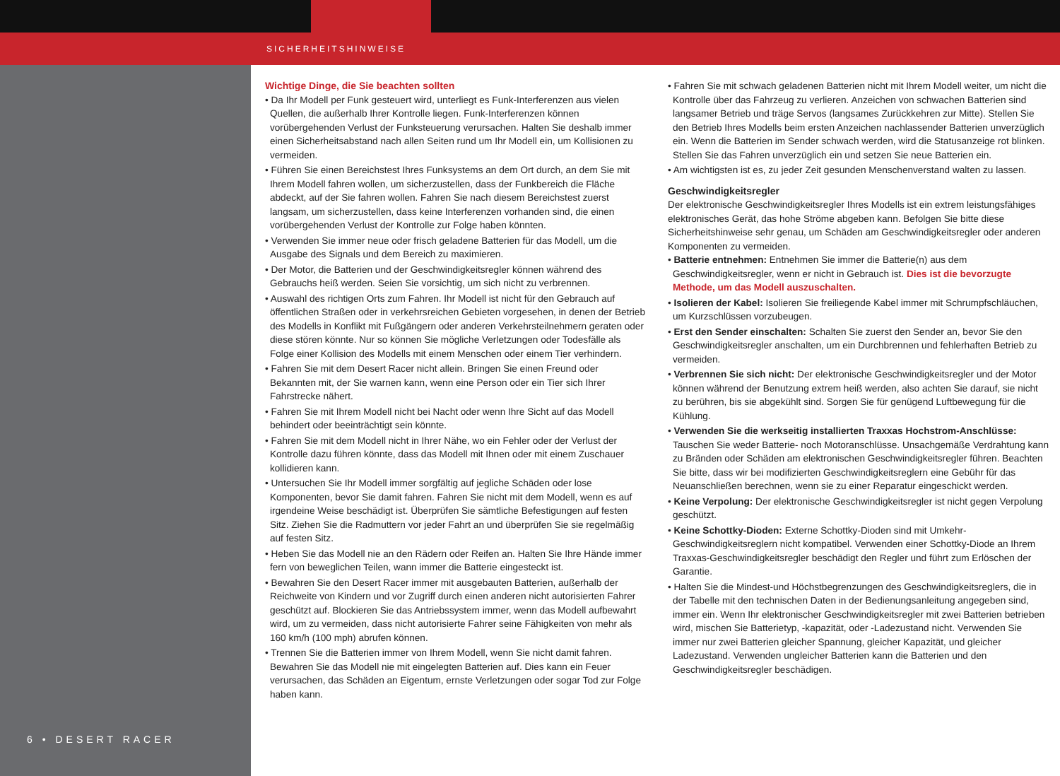SICHERHEITSHINWEISE
6 • DESERT RACER
Wichtige Dinge, die Sie beachten sollten
• Da Ihr Modell per Funk gesteuert wird, unterliegt es Funk-Interferenzen aus vielen Quellen, die außerhalb Ihrer Kontrolle liegen. Funk-Interferenzen können vorübergehenden Verlust der Funksteuerung verursachen. Halten Sie deshalb immer einen Sicherheitsabstand nach allen Seiten rund um Ihr Modell ein, um Kollisionen zu vermeiden.
• Führen Sie einen Bereichstest Ihres Funksystems an dem Ort durch, an dem Sie mit Ihrem Modell fahren wollen, um sicherzustellen, dass der Funkbereich die Fläche abdeckt, auf der Sie fahren wollen. Fahren Sie nach diesem Bereichstest zuerst langsam, um sicherzustellen, dass keine Interferenzen vorhanden sind, die einen vorübergehenden Verlust der Kontrolle zur Folge haben könnten.
• Verwenden Sie immer neue oder frisch geladene Batterien für das Modell, um die Ausgabe des Signals und dem Bereich zu maximieren.
• Der Motor, die Batterien und der Geschwindigkeitsregler können während des Gebrauchs heiß werden. Seien Sie vorsichtig, um sich nicht zu verbrennen.
• Auswahl des richtigen Orts zum Fahren. Ihr Modell ist nicht für den Gebrauch auf öffentlichen Straßen oder in verkehrsreichen Gebieten vorgesehen, in denen der Betrieb des Modells in Konflikt mit Fußgängern oder anderen Verkehrsteilnehmern geraten oder diese stören könnte. Nur so können Sie mögliche Verletzungen oder Todesfälle als Folge einer Kollision des Modells mit einem Menschen oder einem Tier verhindern.
• Fahren Sie mit dem Desert Racer nicht allein. Bringen Sie einen Freund oder Bekannten mit, der Sie warnen kann, wenn eine Person oder ein Tier sich Ihrer Fahrstrecke nähert.
• Fahren Sie mit Ihrem Modell nicht bei Nacht oder wenn Ihre Sicht auf das Modell behindert oder beeinträchtigt sein könnte.
• Fahren Sie mit dem Modell nicht in Ihrer Nähe, wo ein Fehler oder der Verlust der Kontrolle dazu führen könnte, dass das Modell mit Ihnen oder mit einem Zuschauer kollidieren kann.
• Untersuchen Sie Ihr Modell immer sorgfältig auf jegliche Schäden oder lose Komponenten, bevor Sie damit fahren. Fahren Sie nicht mit dem Modell, wenn es auf irgendeine Weise beschädigt ist. Überprüfen Sie sämtliche Befestigungen auf festen Sitz. Ziehen Sie die Radmuttern vor jeder Fahrt an und überprüfen Sie sie regelmäßig auf festen Sitz.
• Heben Sie das Modell nie an den Rädern oder Reifen an. Halten Sie Ihre Hände immer fern von beweglichen Teilen, wann immer die Batterie eingesteckt ist.
• Bewahren Sie den Desert Racer immer mit ausgebauten Batterien, außerhalb der Reichweite von Kindern und vor Zugriff durch einen anderen nicht autorisierten Fahrer geschützt auf. Blockieren Sie das Antriebssystem immer, wenn das Modell aufbewahrt wird, um zu vermeiden, dass nicht autorisierte Fahrer seine Fähigkeiten von mehr als 160 km/h (100 mph) abrufen können.
• Trennen Sie die Batterien immer von Ihrem Modell, wenn Sie nicht damit fahren. Bewahren Sie das Modell nie mit eingelegten Batterien auf. Dies kann ein Feuer verursachen, das Schäden an Eigentum, ernste Verletzungen oder sogar Tod zur Folge haben kann.
• Fahren Sie mit schwach geladenen Batterien nicht mit Ihrem Modell weiter, um nicht die Kontrolle über das Fahrzeug zu verlieren. Anzeichen von schwachen Batterien sind langsamer Betrieb und träge Servos (langsames Zurückkehren zur Mitte). Stellen Sie den Betrieb Ihres Modells beim ersten Anzeichen nachlassender Batterien unverzüglich ein. Wenn die Batterien im Sender schwach werden, wird die Statusanzeige rot blinken. Stellen Sie das Fahren unverzüglich ein und setzen Sie neue Batterien ein.
• Am wichtigsten ist es, zu jeder Zeit gesunden Menschenverstand walten zu lassen.
Geschwindigkeitsregler
Der elektronische Geschwindigkeitsregler Ihres Modells ist ein extrem leistungsfähiges elektronisches Gerät, das hohe Ströme abgeben kann. Befolgen Sie bitte diese Sicherheitshinweise sehr genau, um Schäden am Geschwindigkeitsregler oder anderen Komponenten zu vermeiden.
• Batterie entnehmen: Entnehmen Sie immer die Batterie(n) aus dem Geschwindigkeitsregler, wenn er nicht in Gebrauch ist. Dies ist die bevorzugte Methode, um das Modell auszuschalten.
• Isolieren der Kabel: Isolieren Sie freiliegende Kabel immer mit Schrumpfschläuchen, um Kurzschlüssen vorzubeugen.
• Erst den Sender einschalten: Schalten Sie zuerst den Sender an, bevor Sie den Geschwindigkeitsregler anschalten, um ein Durchbrennen und fehlerhaften Betrieb zu vermeiden.
• Verbrennen Sie sich nicht: Der elektronische Geschwindigkeitsregler und der Motor können während der Benutzung extrem heiß werden, also achten Sie darauf, sie nicht zu berühren, bis sie abgekühlt sind. Sorgen Sie für genügend Luftbewegung für die Kühlung.
• Verwenden Sie die werkseitig installierten Traxxas Hochstrom-Anschlüsse: Tauschen Sie weder Batterie- noch Motoranschlüsse. Unsachgemäße Verdrahtung kann zu Bränden oder Schäden am elektronischen Geschwindigkeitsregler führen. Beachten Sie bitte, dass wir bei modifizierten Geschwindigkeitsreglern eine Gebühr für das Neuanschließen berechnen, wenn sie zu einer Reparatur eingeschickt werden.
• Keine Verpolung: Der elektronische Geschwindigkeitsregler ist nicht gegen Verpolung geschützt.
• Keine Schottky-Dioden: Externe Schottky-Dioden sind mit Umkehr-Geschwindigkeitsreglern nicht kompatibel. Verwenden einer Schottky-Diode an Ihrem Traxxas-Geschwindigkeitsregler beschädigt den Regler und führt zum Erlöschen der Garantie.
• Halten Sie die Mindest-und Höchstbegrenzungen des Geschwindigkeitsreglers, die in der Tabelle mit den technischen Daten in der Bedienungsanleitung angegeben sind, immer ein. Wenn Ihr elektronischer Geschwindigkeitsregler mit zwei Batterien betrieben wird, mischen Sie Batterietyp, -kapazität, oder -Ladezustand nicht. Verwenden Sie immer nur zwei Batterien gleicher Spannung, gleicher Kapazität, und gleicher Ladezustand. Verwenden ungleicher Batterien kann die Batterien und den Geschwindigkeitsregler beschädigen.